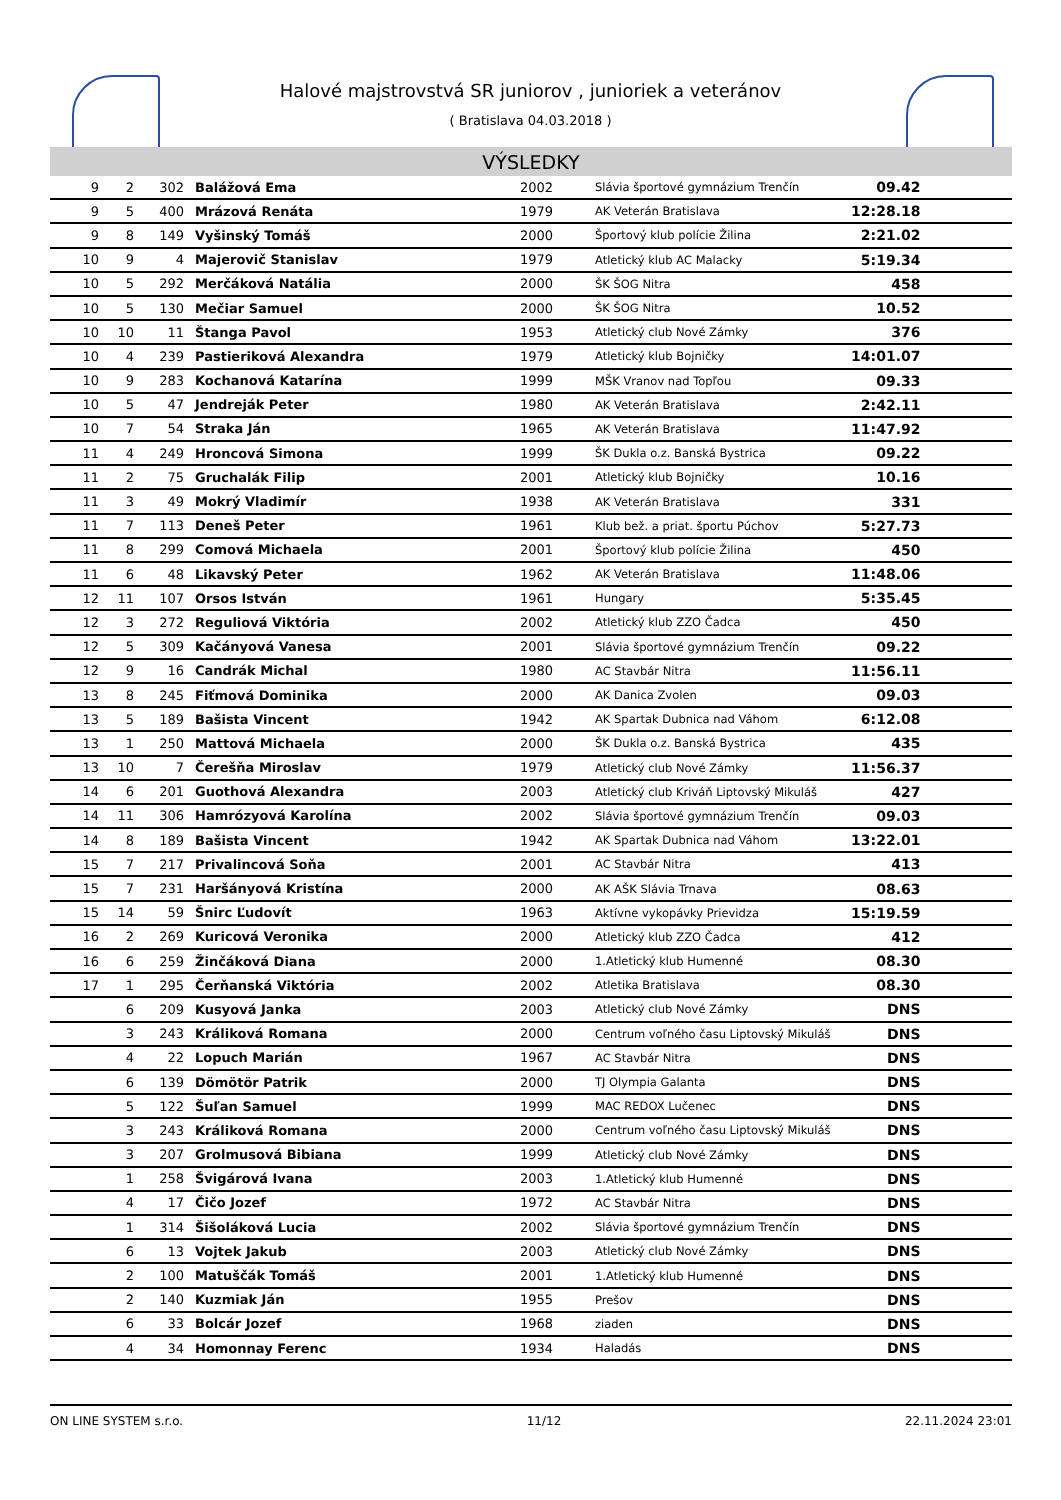Halové majstrovstvá SR juniorov , junioriek a veteránov
( Bratislava 04.03.2018 )
VÝSLEDKY
| 9 | 2 | 302 | Balážová Ema | 2002 | Slávia športové gymnázium Trenčín | 09.42 | |
| 9 | 5 | 400 | Mrázová Renáta | 1979 | AK Veterán Bratislava | 12:28.18 | |
| 9 | 8 | 149 | Vyšinský Tomáš | 2000 | Športový klub polície Žilina | 2:21.02 | |
| 10 | 9 | 4 | Majerovič Stanislav | 1979 | Atletický klub AC Malacky | 5:19.34 | |
| 10 | 5 | 292 | Merčáková Natália | 2000 | ŠK ŠOG Nitra | 458 | |
| 10 | 5 | 130 | Mečiar Samuel | 2000 | ŠK ŠOG Nitra | 10.52 | |
| 10 | 10 | 11 | Štanga Pavol | 1953 | Atletický club Nové Zámky | 376 | |
| 10 | 4 | 239 | Pastieriková Alexandra | 1979 | Atletický klub Bojničky | 14:01.07 | |
| 10 | 9 | 283 | Kochanová Katarína | 1999 | MŠK Vranov nad Topľou | 09.33 | |
| 10 | 5 | 47 | Jendreják Peter | 1980 | AK Veterán Bratislava | 2:42.11 | |
| 10 | 7 | 54 | Straka Ján | 1965 | AK Veterán Bratislava | 11:47.92 | |
| 11 | 4 | 249 | Hroncová Simona | 1999 | ŠK Dukla o.z. Banská Bystrica | 09.22 | |
| 11 | 2 | 75 | Gruchalák Filip | 2001 | Atletický klub Bojničky | 10.16 | |
| 11 | 3 | 49 | Mokrý Vladimír | 1938 | AK Veterán Bratislava | 331 | |
| 11 | 7 | 113 | Deneš Peter | 1961 | Klub bež. a priat. športu Púchov | 5:27.73 | |
| 11 | 8 | 299 | Comová Michaela | 2001 | Športový klub polície Žilina | 450 | |
| 11 | 6 | 48 | Likavský Peter | 1962 | AK Veterán Bratislava | 11:48.06 | |
| 12 | 11 | 107 | Orsos István | 1961 | Hungary | 5:35.45 | |
| 12 | 3 | 272 | Reguliová Viktória | 2002 | Atletický klub ZZO Čadca | 450 | |
| 12 | 5 | 309 | Kačányová Vanesa | 2001 | Slávia športové gymnázium Trenčín | 09.22 | |
| 12 | 9 | 16 | Candrák Michal | 1980 | AC Stavbár Nitra | 11:56.11 | |
| 13 | 8 | 245 | Fiťmová Dominika | 2000 | AK Danica Zvolen | 09.03 | |
| 13 | 5 | 189 | Bašista Vincent | 1942 | AK Spartak Dubnica nad Váhom | 6:12.08 | |
| 13 | 1 | 250 | Mattová Michaela | 2000 | ŠK Dukla o.z. Banská Bystrica | 435 | |
| 13 | 10 | 7 | Čerešňa Miroslav | 1979 | Atletický club Nové Zámky | 11:56.37 | |
| 14 | 6 | 201 | Guothová Alexandra | 2003 | Atletický club Kriváň Liptovský Mikuláš | 427 | |
| 14 | 11 | 306 | Hamrózyová Karolína | 2002 | Slávia športové gymnázium Trenčín | 09.03 | |
| 14 | 8 | 189 | Bašista Vincent | 1942 | AK Spartak Dubnica nad Váhom | 13:22.01 | |
| 15 | 7 | 217 | Privalincová Soňa | 2001 | AC Stavbár Nitra | 413 | |
| 15 | 7 | 231 | Haršányová Kristína | 2000 | AK AŠK Slávia Trnava | 08.63 | |
| 15 | 14 | 59 | Šnirc Ľudovít | 1963 | Aktívne vykopávky Prievidza | 15:19.59 | |
| 16 | 2 | 269 | Kuricová Veronika | 2000 | Atletický klub ZZO Čadca | 412 | |
| 16 | 6 | 259 | Žinčáková Diana | 2000 | 1.Atletický klub Humenné | 08.30 | |
| 17 | 1 | 295 | Čerňanská Viktória | 2002 | Atletika Bratislava | 08.30 | |
| | 6 | 209 | Kusyová Janka | 2003 | Atletický club Nové Zámky | DNS | |
| | 3 | 243 | Králiková Romana | 2000 | Centrum voľného času Liptovský Mikuláš | DNS | |
| | 4 | 22 | Lopuch Marián | 1967 | AC Stavbár Nitra | DNS | |
| | 6 | 139 | Dömötör Patrik | 2000 | TJ Olympia Galanta | DNS | |
| | 5 | 122 | Šuľan Samuel | 1999 | MAC REDOX Lučenec | DNS | |
| | 3 | 243 | Králiková Romana | 2000 | Centrum voľného času Liptovský Mikuláš | DNS | |
| | 3 | 207 | Grolmusová Bibiana | 1999 | Atletický club Nové Zámky | DNS | |
| | 1 | 258 | Švigárová Ivana | 2003 | 1.Atletický klub Humenné | DNS | |
| | 4 | 17 | Čičo Jozef | 1972 | AC Stavbár Nitra | DNS | |
| | 1 | 314 | Šišoláková Lucia | 2002 | Slávia športové gymnázium Trenčín | DNS | |
| | 6 | 13 | Vojtek Jakub | 2003 | Atletický club Nové Zámky | DNS | |
| | 2 | 100 | Matuščák Tomáš | 2001 | 1.Atletický klub Humenné | DNS | |
| | 2 | 140 | Kuzmiak Ján | 1955 | Prešov | DNS | |
| | 6 | 33 | Bolcár Jozef | 1968 | ziaden | DNS | |
| | 4 | 34 | Homonnay Ferenc | 1934 | Haladás | DNS | |
ON LINE SYSTEM s.r.o. 11/12 22.11.2024 23:01